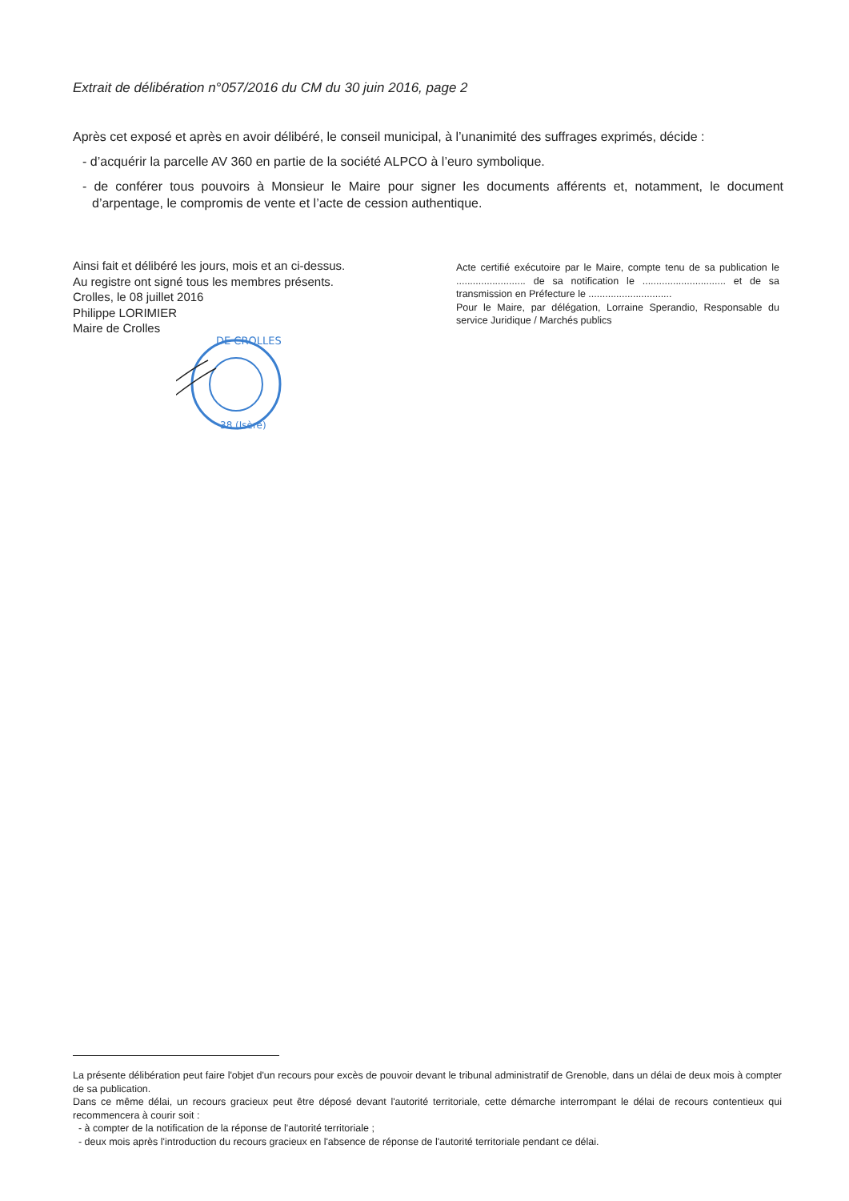Extrait de délibération n°057/2016 du CM du 30 juin 2016, page 2
Après cet exposé et après en avoir délibéré, le conseil municipal, à l’unanimité des suffrages exprimés, décide :
- d’acquérir la parcelle AV 360 en partie de la société ALPCO à l’euro symbolique.
- de conférer tous pouvoirs à Monsieur le Maire pour signer les documents afférents et, notamment, le document d’arpentage, le compromis de vente et l’acte de cession authentique.
Ainsi fait et délibéré les jours, mois et an ci-dessus.
Au registre ont signé tous les membres présents.
Crolles, le 08 juillet 2016
Philippe LORIMIER
Maire de Crolles
Acte certifié exécutoire par le Maire, compte tenu de sa publication le ......................... de sa notification le .............................. et de sa transmission en Préfecture le ..............................
Pour le Maire, par délégation, Lorraine Sperandio, Responsable du service Juridique / Marchés publics
DE CROLLES
38 (Isère)
La présente délibération peut faire l'objet d'un recours pour excès de pouvoir devant le tribunal administratif de Grenoble, dans un délai de deux mois à compter de sa publication.
Dans ce même délai, un recours gracieux peut être déposé devant l'autorité territoriale, cette démarche interrompant le délai de recours contentieux qui recommencera à courir soit :
- à compter de la notification de la réponse de l'autorité territoriale ;
- deux mois après l'introduction du recours gracieux en l'absence de réponse de l'autorité territoriale pendant ce délai.